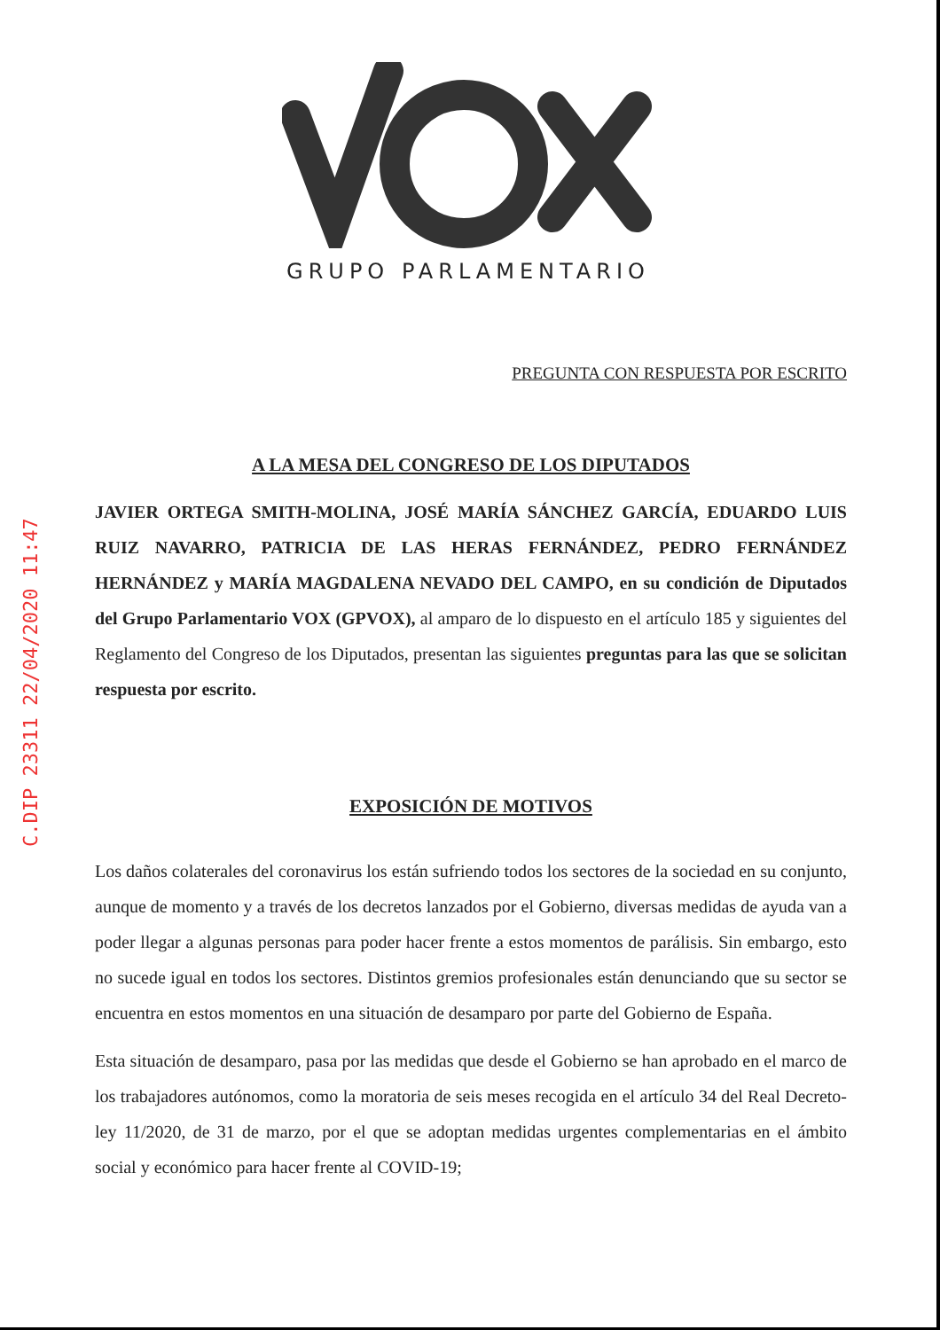C.DIP 23311 22/04/2020 11:47
GRUPO PARLAMENTARIO
PREGUNTA CON RESPUESTA POR ESCRITO
A LA MESA DEL CONGRESO DE LOS DIPUTADOS
JAVIER ORTEGA SMITH-MOLINA, JOSÉ MARÍA SÁNCHEZ GARCÍA, EDUARDO LUIS RUIZ NAVARRO, PATRICIA DE LAS HERAS FERNÁNDEZ, PEDRO FERNÁNDEZ HERNÁNDEZ y MARÍA MAGDALENA NEVADO DEL CAMPO, en su condición de Diputados del Grupo Parlamentario VOX (GPVOX), al amparo de lo dispuesto en el artículo 185 y siguientes del Reglamento del Congreso de los Diputados, presentan las siguientes preguntas para las que se solicitan respuesta por escrito.
EXPOSICIÓN DE MOTIVOS
Los daños colaterales del coronavirus los están sufriendo todos los sectores de la sociedad en su conjunto, aunque de momento y a través de los decretos lanzados por el Gobierno, diversas medidas de ayuda van a poder llegar a algunas personas para poder hacer frente a estos momentos de parálisis. Sin embargo, esto no sucede igual en todos los sectores. Distintos gremios profesionales están denunciando que su sector se encuentra en estos momentos en una situación de desamparo por parte del Gobierno de España.
Esta situación de desamparo, pasa por las medidas que desde el Gobierno se han aprobado en el marco de los trabajadores autónomos, como la moratoria de seis meses recogida en el artículo 34 del Real Decreto-ley 11/2020, de 31 de marzo, por el que se adoptan medidas urgentes complementarias en el ámbito social y económico para hacer frente al COVID-19;